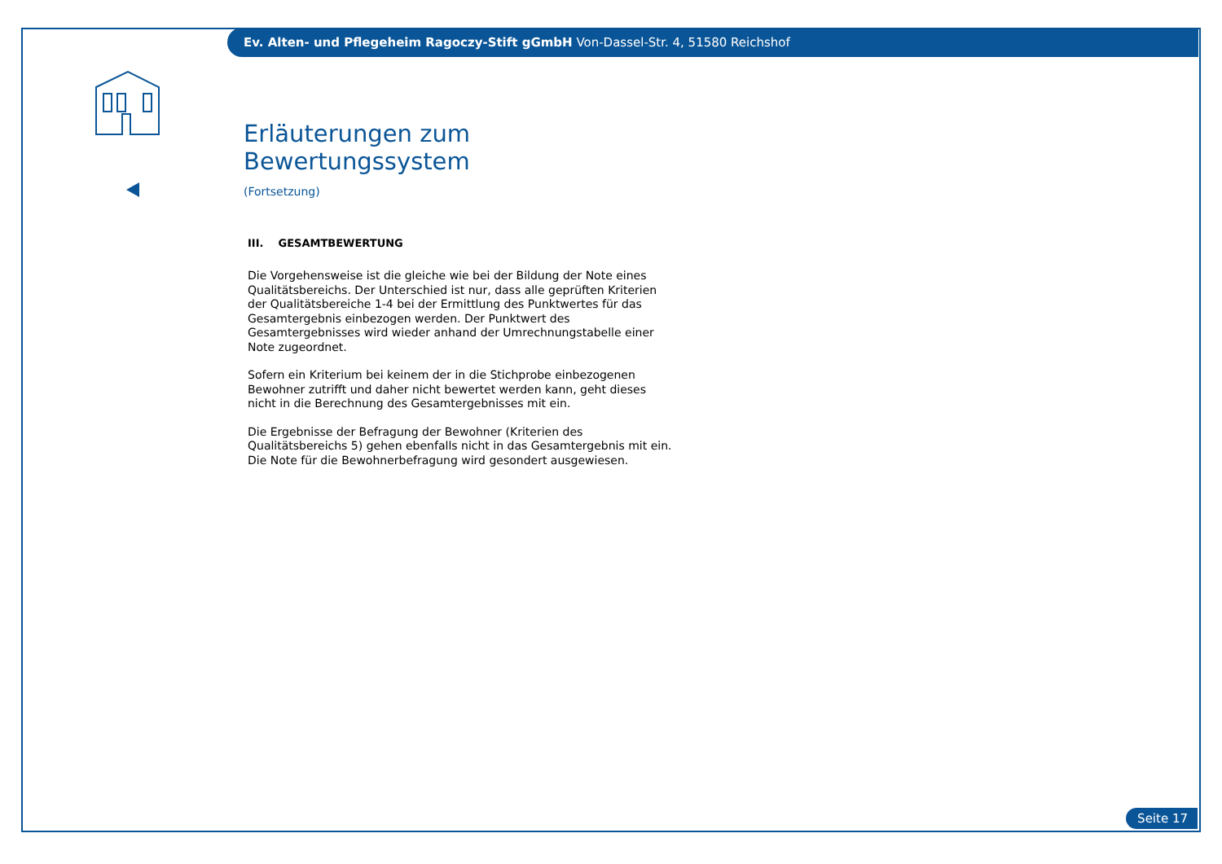Ev. Alten- und Pflegeheim Ragoczy-Stift gGmbH Von-Dassel-Str. 4, 51580 Reichshof
Erläuterungen zum Bewertungssystem
(Fortsetzung)
III. GESAMTBEWERTUNG
Die Vorgehensweise ist die gleiche wie bei der Bildung der Note eines Qualitätsbereichs. Der Unterschied ist nur, dass alle geprüften Kriterien der Qualitätsbereiche 1-4 bei der Ermittlung des Punktwertes für das Gesamtergebnis einbezogen werden. Der Punktwert des Gesamtergebnisses wird wieder anhand der Umrechnungstabelle einer Note zugeordnet.
Sofern ein Kriterium bei keinem der in die Stichprobe einbezogenen Bewohner zutrifft und daher nicht bewertet werden kann, geht dieses nicht in die Berechnung des Gesamtergebnisses mit ein.
Die Ergebnisse der Befragung der Bewohner (Kriterien des Qualitätsbereichs 5) gehen ebenfalls nicht in das Gesamtergebnis mit ein. Die Note für die Bewohnerbefragung wird gesondert ausgewiesen.
Seite 17